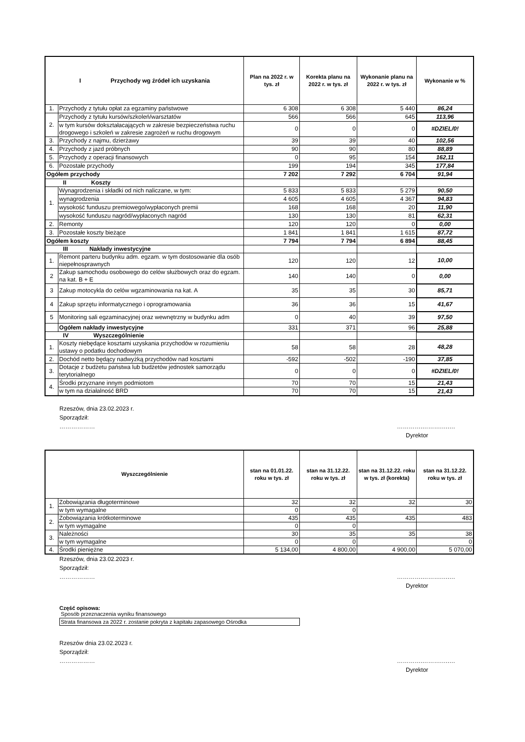| I Przychody wg źródeł ich uzyskania | | Plan na 2022 r. w tys. zł | Korekta planu na 2022 r. w tys. zł | Wykonanie planu na 2022 r. w tys. zł | Wykonanie w % |
| --- | --- | --- | --- | --- | --- |
| 1. | Przychody z tytułu opłat za egzaminy państwowe | 6 308 | 6 308 | 5 440 | 86,24 |
| 2. | Przychody z tytułu kursów/szkoleń/warsztatów | 566 | 566 | 645 | 113,96 |
| | w tym kursów dokształacających w zakresie bezpieczeństwa ruchu drogowego i szkoleń w zakresie zagrożeń w ruchu drogowym | 0 | 0 | 0 | #DZIEL/0! |
| 3. | Przychody z najmu, dzierżawy | 39 | 39 | 40 | 102,56 |
| 4. | Przychody z jazd próbnych | 90 | 90 | 80 | 88,89 |
| 5. | Przychody z operacji finansowych | 0 | 95 | 154 | 162,11 |
| 6. | Pozostałe przychody | 199 | 194 | 345 | 177,84 |
| Ogółem przychody | | 7 202 | 7 292 | 6 704 | 91,94 |
| II Koszty | | | | | |
| 1. | Wynagrodzenia i składki od nich naliczane, w tym: | 5 833 | 5 833 | 5 279 | 90,50 |
| | wynagrodzenia | 4 605 | 4 605 | 4 367 | 94,83 |
| | wysokość funduszu premiowego/wypłaconych premii | 168 | 168 | 20 | 11,90 |
| | wysokość funduszu nagród/wypłaconych nagród | 130 | 130 | 81 | 62,31 |
| 2. | Remonty | 120 | 120 | 0 | 0,00 |
| 3. | Pozostałe koszty bieżące | 1 841 | 1 841 | 1 615 | 87,72 |
| Ogółem koszty | | 7 794 | 7 794 | 6 894 | 88,45 |
| III Nakłady inwestycyjne | | | | | |
| 1. | Remont parteru budynku adm. egzam. w tym dostosowanie dla osób niepełnosprawnych | 120 | 120 | 12 | 10,00 |
| 2 | Zakup samochodu osobowego do celów służbowych oraz do egzam. na kat. B + E | 140 | 140 | 0 | 0,00 |
| 3 | Zakup motocykla do celów wgzaminowania na kat. A | 35 | 35 | 30 | 85,71 |
| 4 | Zakup sprzętu informatycznego i oprogramowania | 36 | 36 | 15 | 41,67 |
| 5 | Monitoring sali egzaminacyjnej oraz wewnętrzny w budynku adm | 0 | 40 | 39 | 97,50 |
| | Ogółem nakłady inwestycyjne | 331 | 371 | 96 | 25,88 |
| IV Wyszczególnienie | | | | | |
| 1. | Koszty niebędące kosztami uzyskania przychodów w rozumieniu ustawy o podatku dochodowym | 58 | 58 | 28 | 48,28 |
| 2. | Dochód netto będący nadwyżką przychodów nad kosztami | -592 | -502 | -190 | 37,85 |
| 3. | Dotacje z budżetu państwa lub budżetów jednostek samorządu terytorialnego | 0 | 0 | 0 | #DZIEL/0! |
| 4. | Środki przyznane innym podmiotom | 70 | 70 | 15 | 21,43 |
| | w tym na działalność BRD | 70 | 70 | 15 | 21,43 |
Rzeszów, dnia 23.02.2023 r.
Sporządził:
……………… ………….……….….…
Dyrektor
| Wyszczególnienie | | stan na 01.01.22. roku w tys. zł | stan na 31.12.22. roku w tys. zł | stan na 31.12.22. roku w tys. zł (korekta) | stan na 31.12.22. roku w tys. zł |
| --- | --- | --- | --- | --- | --- |
| 1. | Zobowiązania długoterminowe | 32 | 32 | 32 | 30 |
| | w tym wymagalne | 0 | 0 | | |
| 2. | Zobowiązania krótkoterminowe | 435 | 435 | 435 | 483 |
| | w tym wymagalne | 0 | 0 | | |
| 3. | Należności | 30 | 35 | 35 | 38 |
| | w tym wymagalne | 0 | 0 | | 0 |
| 4. | Środki pieniężne | 5 134,00 | 4 800,00 | 4 900,00 | 5 070,00 |
Rzeszów, dnia 23.02.2023 r.
Sporządził:
……………… ………….……….….…
Dyrektor
Część opisowa:
Sposób przeznaczenia wyniku finansowego
Strata finansowa za 2022 r. zostanie pokryta z kapitału zapasowego Ośrodka
Rzeszów dnia 23.02.2023 r.
Sporządził:
……………… ………….……….….…
Dyrektor